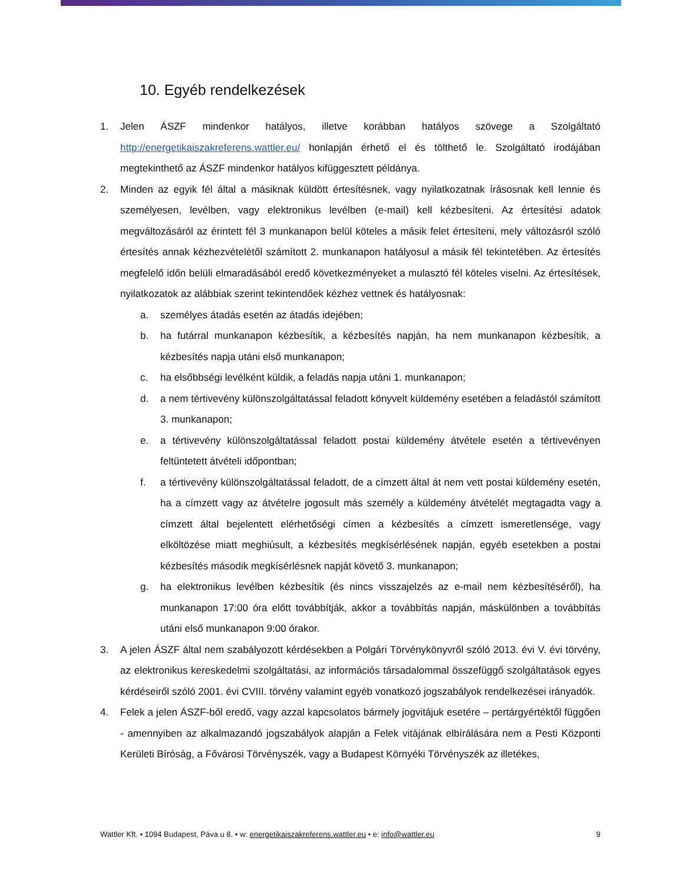10. Egyéb rendelkezések
1. Jelen ÁSZF mindenkor hatályos, illetve korábban hatályos szövege a Szolgáltató http://energetikaiszakreferens.wattler.eu/ honlapján érhető el és tölthető le. Szolgáltató irodájában megtekinthető az ÁSZF mindenkor hatályos kifüggesztett példánya.
2. Minden az egyik fél által a másiknak küldött értesítésnek, vagy nyilatkozatnak írásosnak kell lennie és személyesen, levélben, vagy elektronikus levélben (e-mail) kell kézbesíteni. Az értesítési adatok megváltozásáról az érintett fél 3 munkanapon belül köteles a másik felet értesíteni, mely változásról szóló értesítés annak kézhezvételétől számított 2. munkanapon hatályosul a másik fél tekintetében. Az értesítés megfelelő időn belüli elmaradásából eredő következményeket a mulasztó fél köteles viselni. Az értesítések, nyilatkozatok az alábbiak szerint tekintendőek kézhez vettnek és hatályosnak:
a. személyes átadás esetén az átadás idejében;
b. ha futárral munkanapon kézbesítik, a kézbesítés napján, ha nem munkanapon kézbesítik, a kézbesítés napja utáni első munkanapon;
c. ha elsőbbségi levélként küldik, a feladás napja utáni 1. munkanapon;
d. a nem tértivevény különszolgáltatással feladott könyvelt küldemény esetében a feladástól számított 3. munkanapon;
e. a tértivevény különszolgáltatással feladott postai küldemény átvétele esetén a tértivevényen feltüntetett átvételi időpontban;
f. a tértivevény különszolgáltatással feladott, de a címzett által át nem vett postai küldemény esetén, ha a címzett vagy az átvételre jogosult más személy a küldemény átvételét megtagadta vagy a címzett által bejelentett elérhetőségi címen a kézbesítés a címzett ismeretlensége, vagy elköltözése miatt meghiúsult, a kézbesítés megkísérlésének napján, egyéb esetekben a postai kézbesítés második megkísérlésnek napját követő 3. munkanapon;
g. ha elektronikus levélben kézbesítik (és nincs visszajelzés az e-mail nem kézbesítéséről), ha munkanapon 17:00 óra előtt továbbítják, akkor a továbbítás napján, máskülönben a továbbítás utáni első munkanapon 9:00 órakor.
3. A jelen ÁSZF által nem szabályozott kérdésekben a Polgári Törvénykönyvről szóló 2013. évi V. évi törvény, az elektronikus kereskedelmi szolgáltatási, az információs társadalommal összefüggő szolgáltatások egyes kérdéseiről szóló 2001. évi CVIII. törvény valamint egyéb vonatkozó jogszabályok rendelkezései irányadók.
4. Felek a jelen ÁSZF-ből eredő, vagy azzal kapcsolatos bármely jogvitájuk esetére – pertárgyértéktől függően - amennyiben az alkalmazandó jogszabályok alapján a Felek vitájának elbírálására nem a Pesti Központi Kerületi Bíróság, a Fővárosi Törvényszék, vagy a Budapest Környéki Törvényszék az illetékes,
Wattler Kft. • 1094 Budapest, Páva u 8. • w: energetikaiszakreferens.wattler.eu • e: info@wattler.eu 9